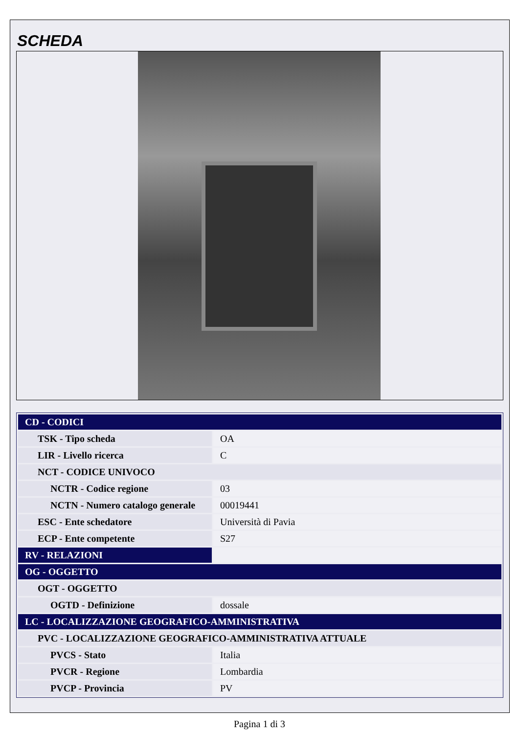SCHEDA
| CD - CODICI | |
| TSK - Tipo scheda | OA |
| LIR - Livello ricerca | C |
| NCT - CODICE UNIVOCO | |
| NCTR - Codice regione | 03 |
| NCTN - Numero catalogo generale | 00019441 |
| ESC - Ente schedatore | Università di Pavia |
| ECP - Ente competente | S27 |
| RV - RELAZIONI | |
| OG - OGGETTO | |
| OGT - OGGETTO | |
| OGTD - Definizione | dossale |
| LC - LOCALIZZAZIONE GEOGRAFICO-AMMINISTRATIVA | |
| PVC - LOCALIZZAZIONE GEOGRAFICO-AMMINISTRATIVA ATTUALE | |
| PVCS - Stato | Italia |
| PVCR - Regione | Lombardia |
| PVCP - Provincia | PV |
Pagina 1 di 3